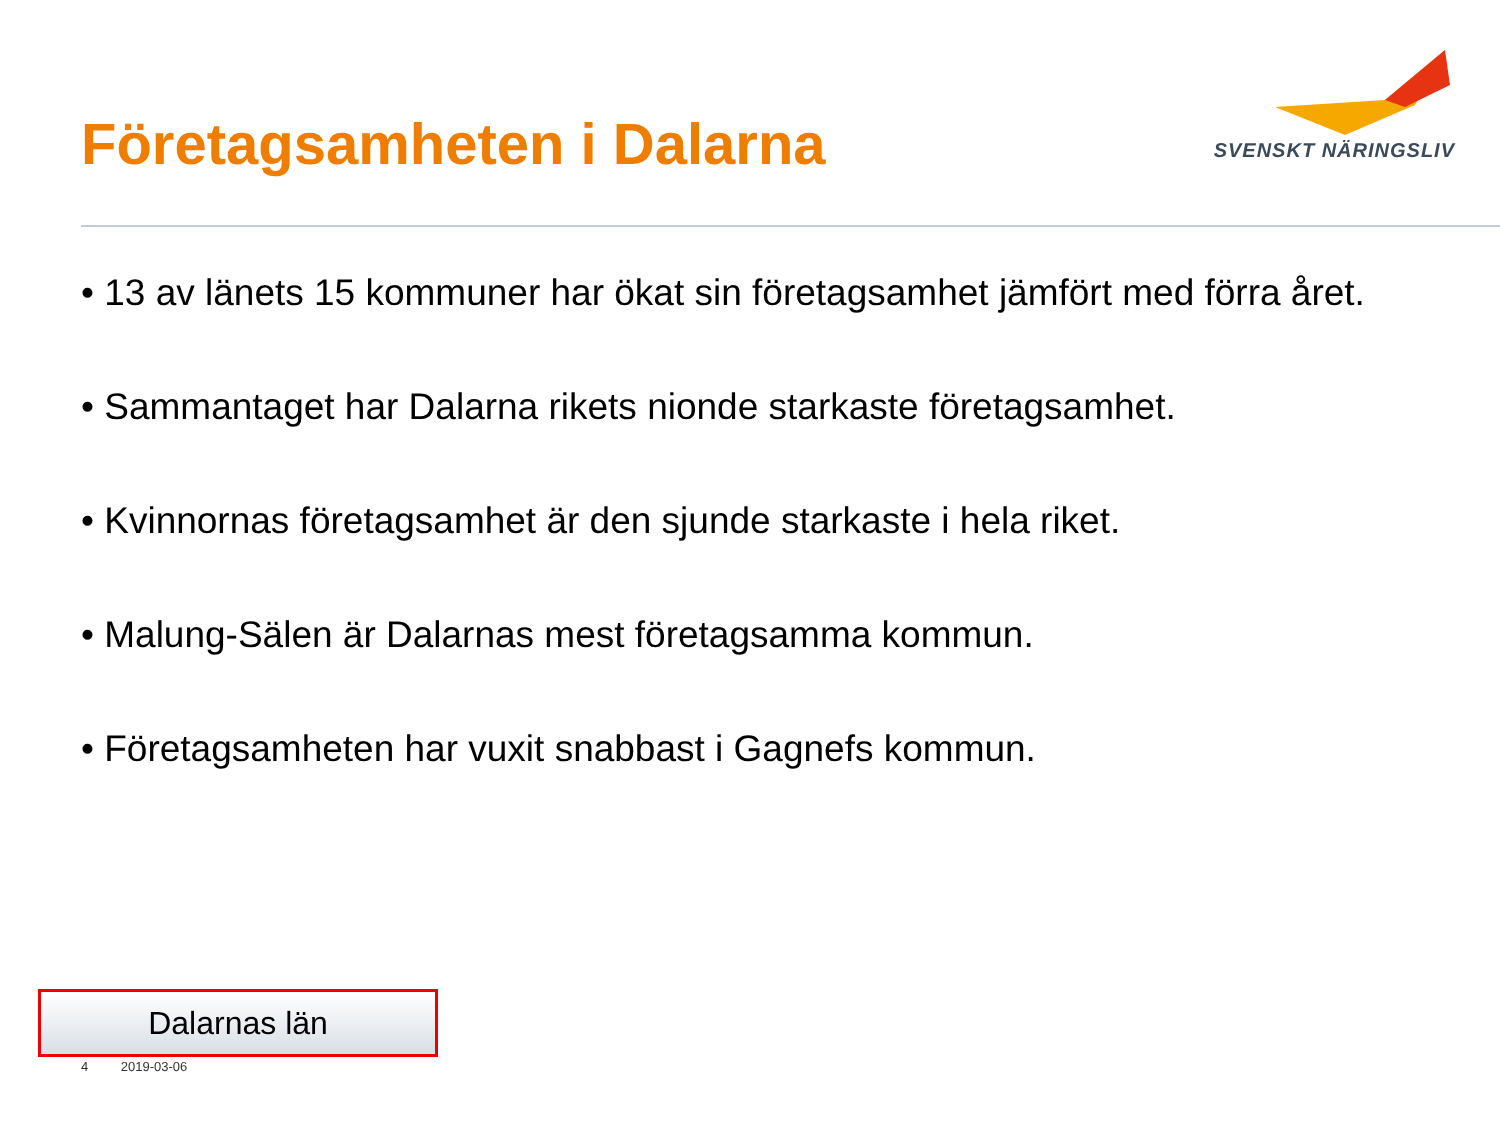Företagsamheten i Dalarna
SVENSKT NÄRINGSLIV
• 13 av länets 15 kommuner har ökat sin företagsamhet jämfört med förra året.
• Sammantaget har Dalarna rikets nionde starkaste företagsamhet.
• Kvinnornas företagsamhet är den sjunde starkaste i hela riket.
• Malung-Sälen är Dalarnas mest företagsamma kommun.
• Företagsamheten har vuxit snabbast i Gagnefs kommun.
Dalarnas län
4 2019-03-06